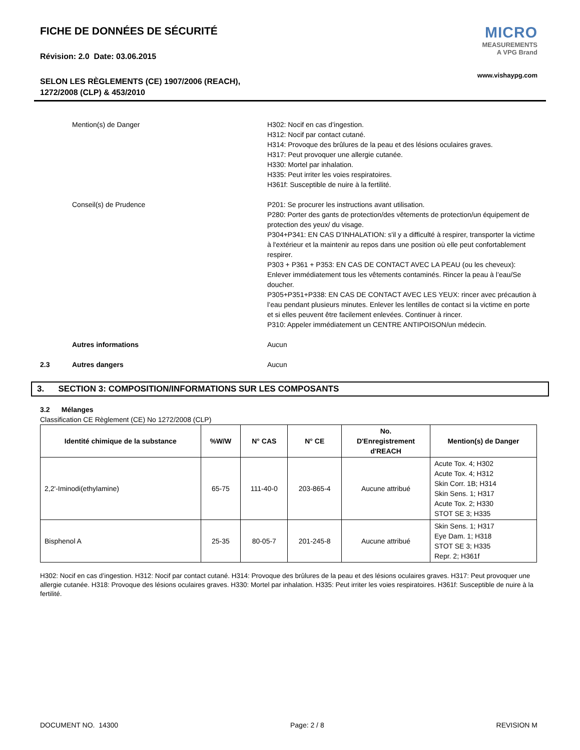FICHE DE DONNÉES DE SÉCURITÉ
Révision: 2.0 Date: 03.06.2015
SELON LES RÈGLEMENTS (CE) 1907/2006 (REACH),
1272/2008 (CLP) & 453/2010
MICRO
MEASUREMENTS
A VPG Brand
www.vishaypg.com
Mention(s) de Danger H302: Nocif en cas d’ingestion.
H312: Nocif par contact cutané.
H314: Provoque des brûlures de la peau et des lésions oculaires graves.
H317: Peut provoquer une allergie cutanée.
H330: Mortel par inhalation.
H335: Peut irriter les voies respiratoires.
H361f: Susceptible de nuire à la fertilité.
Conseil(s) de Prudence P201: Se procurer les instructions avant utilisation.
P280: Porter des gants de protection/des vêtements de protection/un équipement de protection des yeux/ du visage.
P304+P341: EN CAS D’INHALATION: s'il y a difficulté à respirer, transporter la victime à l'extérieur et la maintenir au repos dans une position où elle peut confortablement respirer.
P303 + P361 + P353: EN CAS DE CONTACT AVEC LA PEAU (ou les cheveux): Enlever immédiatement tous les vêtements contaminés. Rincer la peau à l’eau/Se doucher.
P305+P351+P338: EN CAS DE CONTACT AVEC LES YEUX: rincer avec précaution à l’eau pendant plusieurs minutes. Enlever les lentilles de contact si la victime en porte et si elles peuvent être facilement enlevées. Continuer à rincer.
P310: Appeler immédiatement un CENTRE ANTIPOISON/un médecin.
Autres informations Aucun
2.3 Autres dangers Aucun
3. SECTION 3: COMPOSITION/INFORMATIONS SUR LES COMPOSANTS
3.2 Mélanges
Classification CE Règlement (CE) No 1272/2008 (CLP)
| Identité chimique de la substance | %W/W | N° CAS | N° CE | No. D'Enregistrement d'REACH | Mention(s) de Danger |
| --- | --- | --- | --- | --- | --- |
| 2,2'-Iminodi(ethylamine) | 65-75 | 111-40-0 | 203-865-4 | Aucune attribué | Acute Tox. 4; H302 Acute Tox. 4; H312 Skin Corr. 1B; H314 Skin Sens. 1; H317 Acute Tox. 2; H330 STOT SE 3; H335 |
| Bisphenol A | 25-35 | 80-05-7 | 201-245-8 | Aucune attribué | Skin Sens. 1; H317 Eye Dam. 1; H318 STOT SE 3; H335 Repr. 2; H361f |
H302: Nocif en cas d’ingestion. H312: Nocif par contact cutané. H314: Provoque des brûlures de la peau et des lésions oculaires graves. H317: Peut provoquer une allergie cutanée. H318: Provoque des lésions oculaires graves. H330: Mortel par inhalation. H335: Peut irriter les voies respiratoires. H361f: Susceptible de nuire à la fertilité.
DOCUMENT NO. 14300 Page: 2 / 8 REVISION M